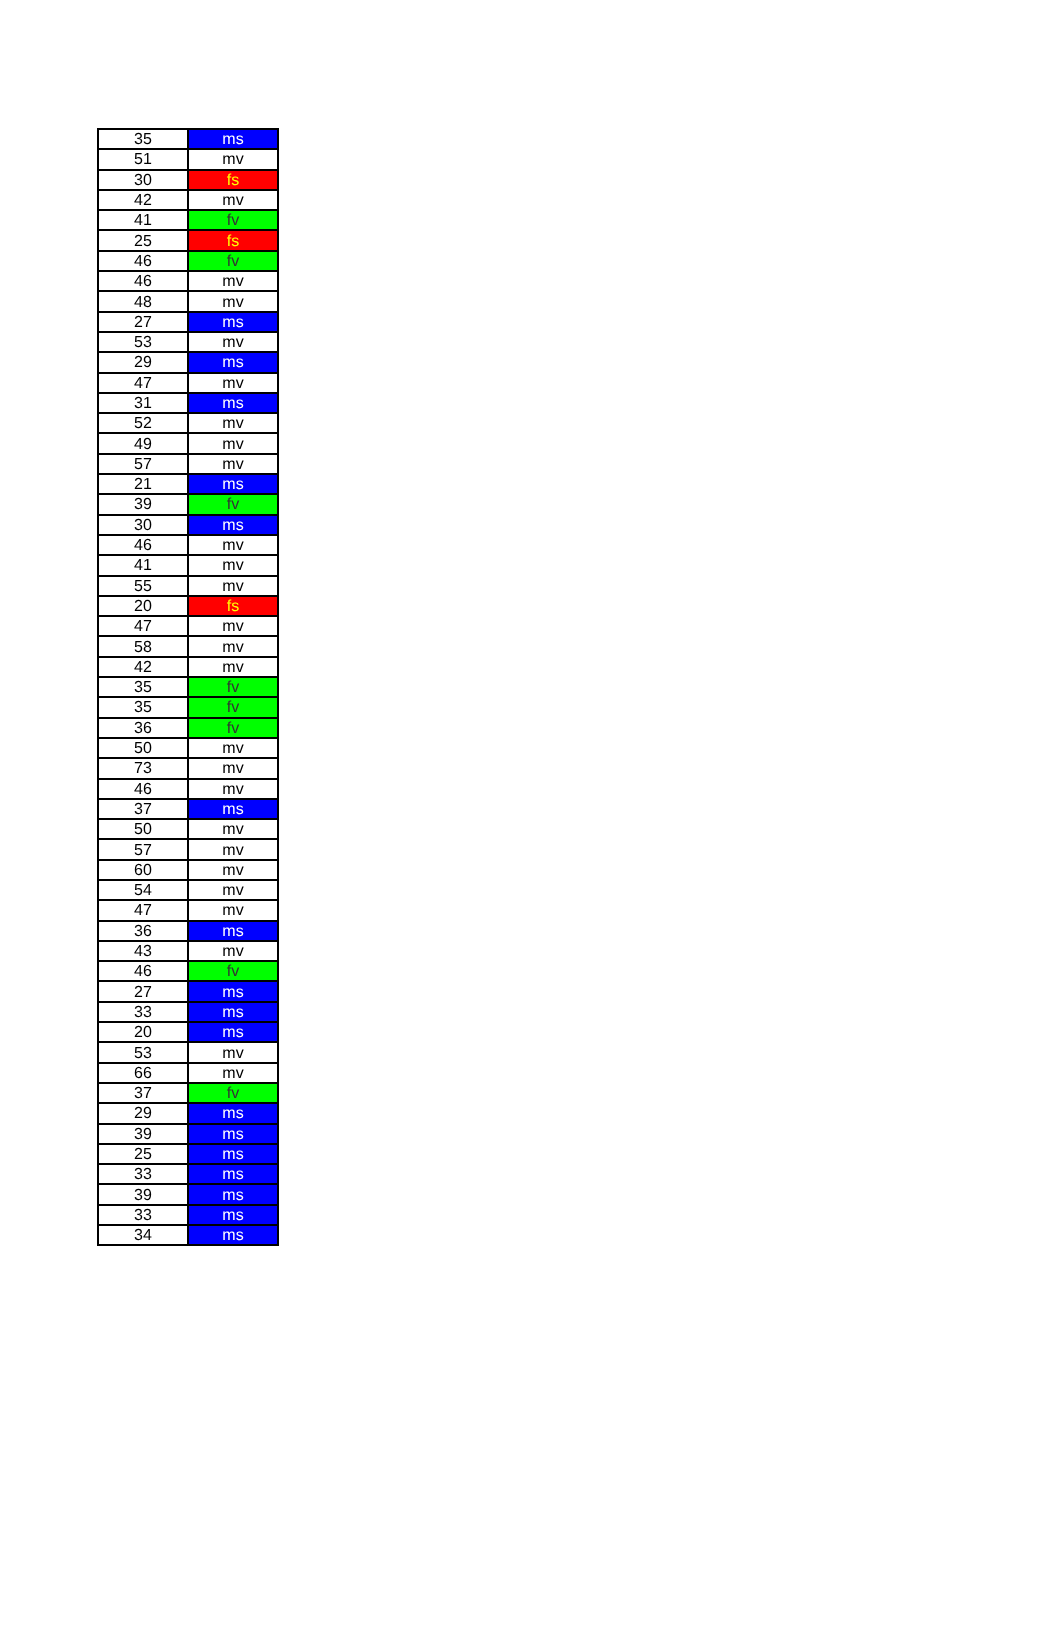| 35 | ms |
| 51 | mv |
| 30 | fs |
| 42 | mv |
| 41 | fv |
| 25 | fs |
| 46 | fv |
| 46 | mv |
| 48 | mv |
| 27 | ms |
| 53 | mv |
| 29 | ms |
| 47 | mv |
| 31 | ms |
| 52 | mv |
| 49 | mv |
| 57 | mv |
| 21 | ms |
| 39 | fv |
| 30 | ms |
| 46 | mv |
| 41 | mv |
| 55 | mv |
| 20 | fs |
| 47 | mv |
| 58 | mv |
| 42 | mv |
| 35 | fv |
| 35 | fv |
| 36 | fv |
| 50 | mv |
| 73 | mv |
| 46 | mv |
| 37 | ms |
| 50 | mv |
| 57 | mv |
| 60 | mv |
| 54 | mv |
| 47 | mv |
| 36 | ms |
| 43 | mv |
| 46 | fv |
| 27 | ms |
| 33 | ms |
| 20 | ms |
| 53 | mv |
| 66 | mv |
| 37 | fv |
| 29 | ms |
| 39 | ms |
| 25 | ms |
| 33 | ms |
| 39 | ms |
| 33 | ms |
| 34 | ms |